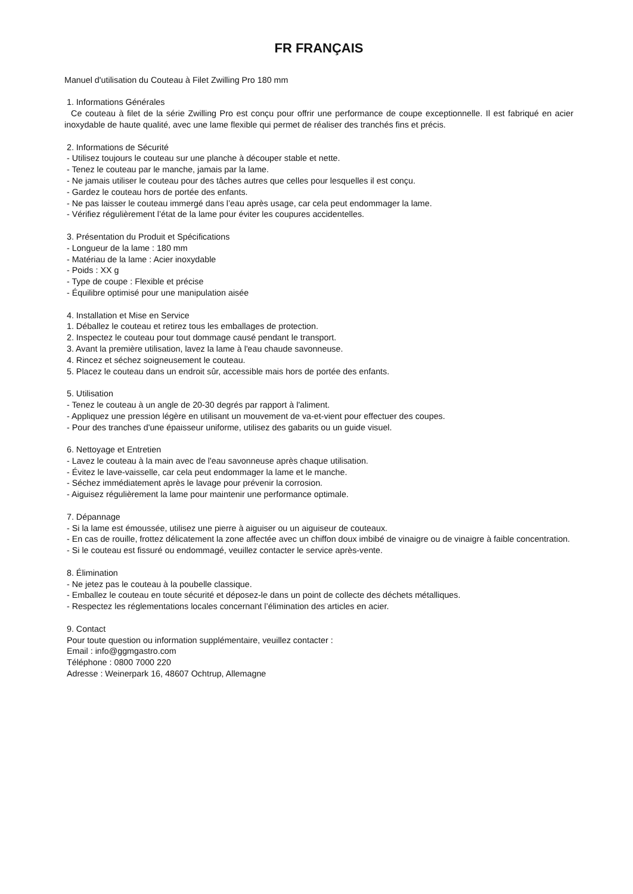FR FRANÇAIS
Manuel d'utilisation du Couteau à Filet Zwilling Pro 180 mm
1. Informations Générales
Ce couteau à filet de la série Zwilling Pro est conçu pour offrir une performance de coupe exceptionnelle. Il est fabriqué en acier inoxydable de haute qualité, avec une lame flexible qui permet de réaliser des tranchés fins et précis.
2. Informations de Sécurité
- Utilisez toujours le couteau sur une planche à découper stable et nette.
- Tenez le couteau par le manche, jamais par la lame.
- Ne jamais utiliser le couteau pour des tâches autres que celles pour lesquelles il est conçu.
- Gardez le couteau hors de portée des enfants.
- Ne pas laisser le couteau immergé dans l’eau après usage, car cela peut endommager la lame.
- Vérifiez régulièrement l’état de la lame pour éviter les coupures accidentelles.
3. Présentation du Produit et Spécifications
- Longueur de la lame : 180 mm
- Matériau de la lame : Acier inoxydable
- Poids : XX g
- Type de coupe : Flexible et précise
- Équilibre optimisé pour une manipulation aisée
4. Installation et Mise en Service
1. Déballez le couteau et retirez tous les emballages de protection.
2. Inspectez le couteau pour tout dommage causé pendant le transport.
3. Avant la première utilisation, lavez la lame à l'eau chaude savonneuse.
4. Rincez et séchez soigneusement le couteau.
5. Placez le couteau dans un endroit sûr, accessible mais hors de portée des enfants.
5. Utilisation
- Tenez le couteau à un angle de 20-30 degrés par rapport à l'aliment.
- Appliquez une pression légère en utilisant un mouvement de va-et-vient pour effectuer des coupes.
- Pour des tranches d'une épaisseur uniforme, utilisez des gabarits ou un guide visuel.
6. Nettoyage et Entretien
- Lavez le couteau à la main avec de l'eau savonneuse après chaque utilisation.
- Évitez le lave-vaisselle, car cela peut endommager la lame et le manche.
- Séchez immédiatement après le lavage pour prévenir la corrosion.
- Aiguisez régulièrement la lame pour maintenir une performance optimale.
7. Dépannage
- Si la lame est émoussée, utilisez une pierre à aiguiser ou un aiguiseur de couteaux.
- En cas de rouille, frottez délicatement la zone affectée avec un chiffon doux imbibé de vinaigre ou de vinaigre à faible concentration.
- Si le couteau est fissuré ou endommagé, veuillez contacter le service après-vente.
8. Élimination
- Ne jetez pas le couteau à la poubelle classique.
- Emballez le couteau en toute sécurité et déposez-le dans un point de collecte des déchets métalliques.
- Respectez les réglementations locales concernant l’élimination des articles en acier.
9. Contact
Pour toute question ou information supplémentaire, veuillez contacter :
Email : info@ggmgastro.com
Téléphone : 0800 7000 220
Adresse : Weinerpark 16, 48607 Ochtrup, Allemagne